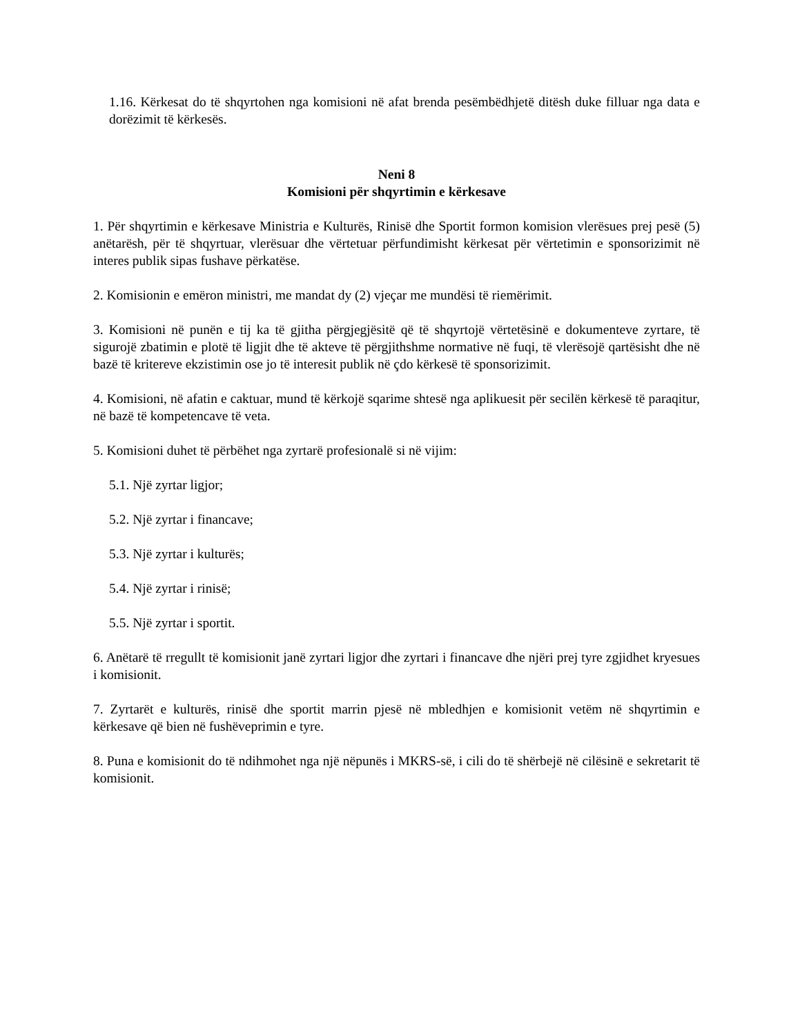1.16. Kërkesat do të shqyrtohen nga komisioni në afat brenda pesëmbëdhjetë ditësh duke filluar nga data e dorëzimit të kërkesës.
Neni 8
Komisioni për shqyrtimin e kërkesave
1. Për shqyrtimin e kërkesave Ministria e Kulturës, Rinisë dhe Sportit formon komision vlerësues prej pesë (5) anëtarësh, për të shqyrtuar, vlerësuar dhe vërtetuar përfundimisht kërkesat për vërtetimin e sponsorizimit në interes publik sipas fushave përkatëse.
2. Komisionin e emëron ministri, me mandat dy (2) vjeçar me mundësi të riemërimit.
3. Komisioni në punën e tij ka të gjitha përgjegjësitë që të shqyrtojë vërtetësinë e dokumenteve zyrtare, të sigurojë zbatimin e plotë të ligjit dhe të akteve të përgjithshme normative në fuqi, të vlerësojë qartësisht dhe në bazë të kritereve ekzistimin ose jo të interesit publik në çdo kërkesë të sponsorizimit.
4. Komisioni, në afatin e caktuar, mund të kërkojë sqarime shtesë nga aplikuesit për secilën kërkesë të paraqitur, në bazë të kompetencave të veta.
5. Komisioni duhet të përbëhet nga zyrtarë profesionalë si në vijim:
5.1. Një zyrtar ligjor;
5.2. Një zyrtar i financave;
5.3. Një zyrtar i kulturës;
5.4. Një zyrtar i rinisë;
5.5. Një zyrtar i sportit.
6. Anëtarë të rregullt të komisionit janë zyrtari ligjor dhe zyrtari i financave dhe njëri prej tyre zgjidhet kryesues i komisionit.
7. Zyrtarët e kulturës, rinisë dhe sportit marrin pjesë në mbledhjen e komisionit vetëm në shqyrtimin e kërkesave që bien në fushëveprimin e tyre.
8. Puna e komisionit do të ndihmohet nga një nëpunës i MKRS-së, i cili do të shërbejë në cilësinë e sekretarit të komisionit.